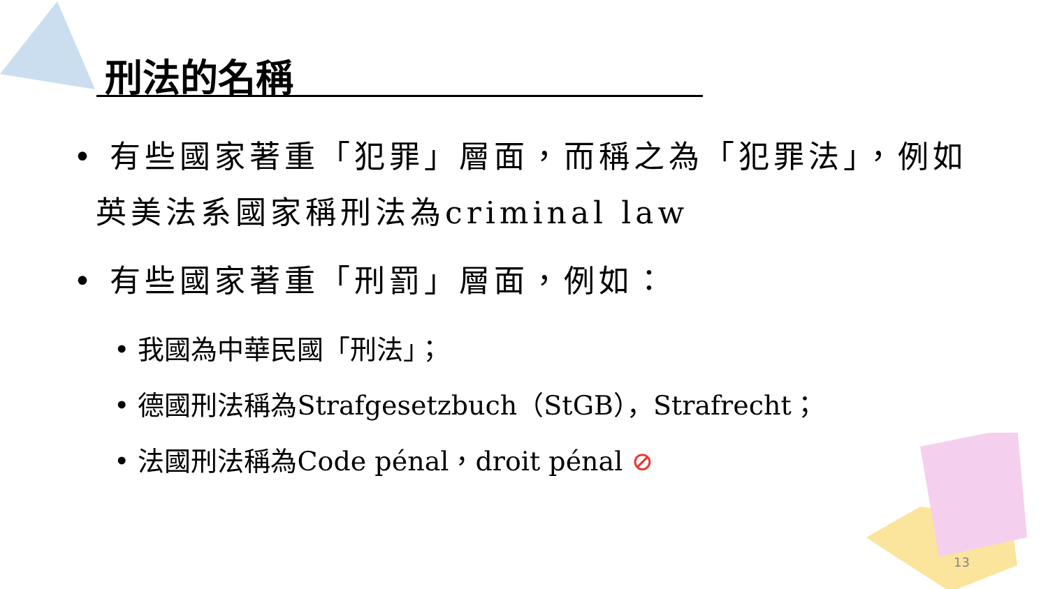刑法的名稱
• 有些國家著重「犯罪」層面，而稱之為「犯罪法」，例如英美法系國家稱刑法為criminal law
• 有些國家著重「刑罰」層面，例如：
• 我國為中華民國「刑法」；
• 德國刑法稱為Strafgesetzbuch（StGB），Strafrecht；
• 法國刑法稱為Code pénal，droit pénal ⊘
13